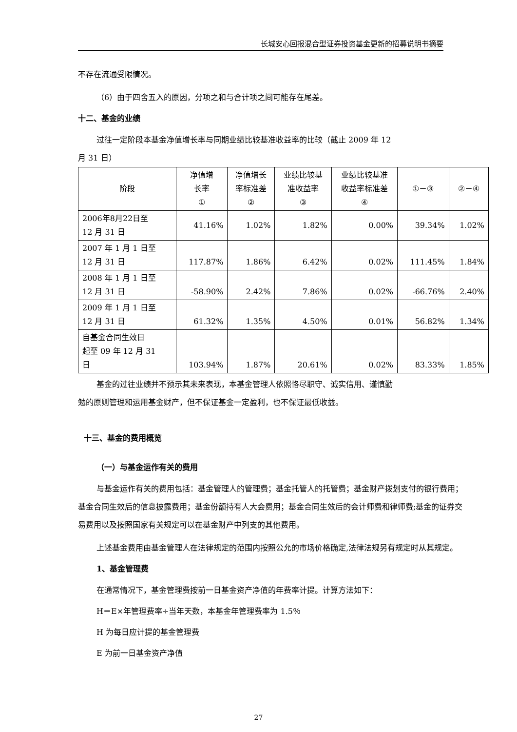长城安心回报混合型证券投资基金更新的招募说明书摘要
不存在流通受限情况。
（6）由于四舍五入的原因，分项之和与合计项之间可能存在尾差。
十二、基金的业绩
过往一定阶段本基金净值增长率与同期业绩比较基准收益率的比较（截止 2009 年 12
月 31 日）
| 阶段 | 净值增 长率 ① | 净值增长 率标准差 ② | 业绩比较基 准收益率 ③ | 业绩比较基准 收益率标准差 ④ | ①－③ | ②－④ |
| --- | --- | --- | --- | --- | --- | --- |
| 2006年8月22日至 12 月 31 日 | 41.16% | 1.02% | 1.82% | 0.00% | 39.34% | 1.02% |
| 2007 年 1 月 1 日至 12 月 31 日 | 117.87% | 1.86% | 6.42% | 0.02% | 111.45% | 1.84% |
| 2008 年 1 月 1 日至 12 月 31 日 | -58.90% | 2.42% | 7.86% | 0.02% | -66.76% | 2.40% |
| 2009 年 1 月 1 日至 12 月 31 日 | 61.32% | 1.35% | 4.50% | 0.01% | 56.82% | 1.34% |
| 自基金合同生效日 起至 09 年 12 月 31 日 | 103.94% | 1.87% | 20.61% | 0.02% | 83.33% | 1.85% |
基金的过往业绩并不预示其未来表现，本基金管理人依照恪尽职守、诚实信用、谨慎勤
勉的原则管理和运用基金财产，但不保证基金一定盈利，也不保证最低收益。
十三、基金的费用概览
（一）与基金运作有关的费用
与基金运作有关的费用包括：基金管理人的管理费；基金托管人的托管费；基金财产拨划支付的银行费用；基金合同生效后的信息披露费用；基金份额持有人大会费用；基金合同生效后的会计师费和律师费;基金的证券交易费用以及按照国家有关规定可以在基金财产中列支的其他费用。
上述基金费用由基金管理人在法律规定的范围内按照公允的市场价格确定,法律法规另有规定时从其规定。
1、基金管理费
在通常情况下，基金管理费按前一日基金资产净值的年费率计提。计算方法如下：
H＝E×年管理费率÷当年天数，本基金年管理费率为 1.5％
H 为每日应计提的基金管理费
E 为前一日基金资产净值
27